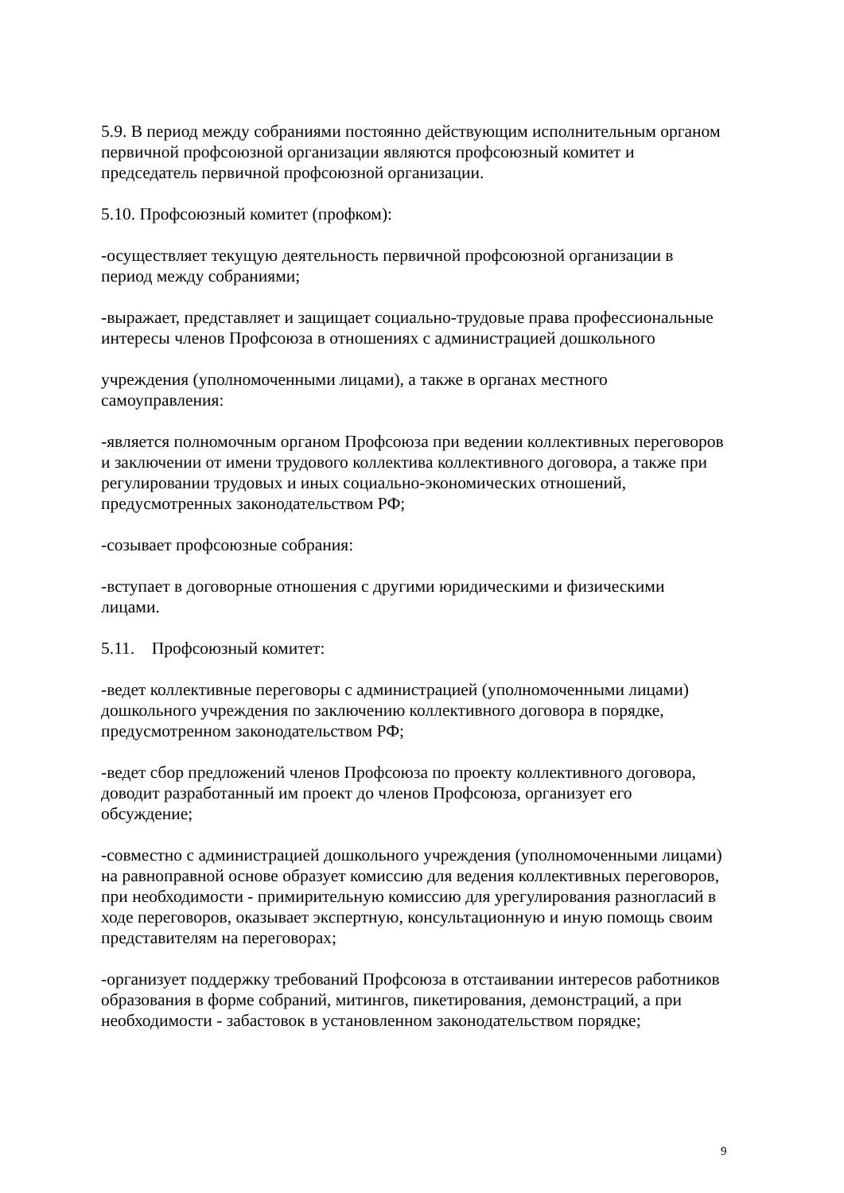5.9. В период между собраниями постоянно действующим исполнительным органом первичной профсоюзной организации являются профсоюзный комитет и председатель первичной профсоюзной организации.
5.10. Профсоюзный комитет (профком):
-осуществляет текущую деятельность первичной профсоюзной организации в период между собраниями;
-выражает, представляет и защищает социально-трудовые права профессиональные интересы членов Профсоюза в отношениях с администрацией дошкольного
учреждения (уполномоченными лицами), а также в органах местного самоуправления:
-является полномочным органом Профсоюза при ведении коллективных переговоров и заключении от имени трудового коллектива коллективного договора, а также при регулировании трудовых и иных социально-экономических отношений, предусмотренных законодательством РФ;
-созывает профсоюзные собрания:
-вступает в договорные отношения с другими юридическими и физическими лицами.
5.11. Профсоюзный комитет:
-ведет коллективные переговоры с администрацией (уполномоченными лицами) дошкольного учреждения по заключению коллективного договора в порядке, предусмотренном законодательством РФ;
-ведет сбор предложений членов Профсоюза по проекту коллективного договора, доводит разработанный им проект до членов Профсоюза, организует его обсуждение;
-совместно с администрацией дошкольного учреждения (уполномоченными лицами) на равноправной основе образует комиссию для ведения коллективных переговоров, при необходимости - примирительную комиссию для урегулирования разногласий в ходе переговоров, оказывает экспертную, консультационную и иную помощь своим представителям на переговорах;
-организует поддержку требований Профсоюза в отстаивании интересов работников образования в форме собраний, митингов, пикетирования, демонстраций, а при необходимости - забастовок в установленном законодательством порядке;
9